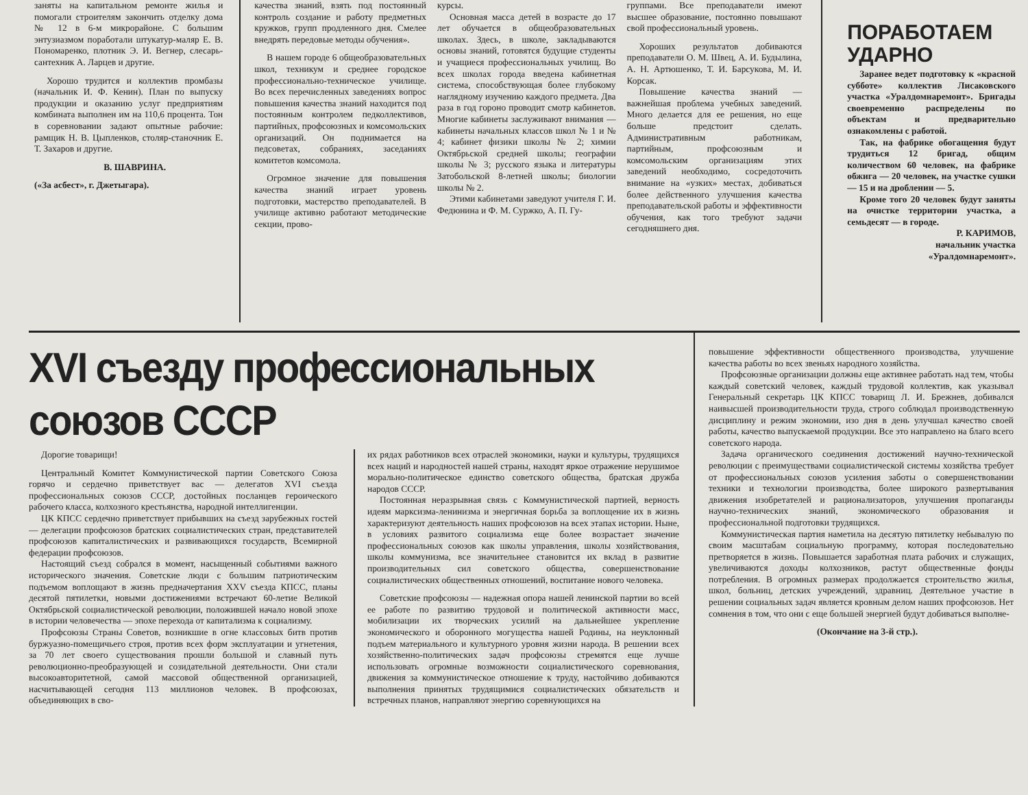заняты на капитальном ремонте жилья и помогали строителям закончить отделку дома № 12 в 6-м микрорайоне. С большим энтузиазмом поработали штукатур-маляр Е. В. Пономаренко, плотник Э. И. Вегнер, слесарь-сантехник А. Ларцев и другие.
Хорошо трудится и коллектив промбазы (начальник И. Ф. Кенин). План по выпуску продукции и оказанию услуг предприятиям комбината выполнен им на 110,6 процента. Тон в соревновании задают опытные рабочие: рамщик Н. В. Цыпленков, столяр-станочник Е. Т. Захаров и другие.
В. ШАВРИНА.
(«За асбест», г. Джетыгара).
качества знаний, взять под постоянный контроль создание и работу предметных кружков, групп продленного дня. Смелее внедрять передовые методы обучения».
В нашем городе 6 общеобразовательных школ, техникум и среднее городское профессионально-техническое училище. Во всех перечисленных заведениях вопрос повышения качества знаний находится под постоянным контролем педколлективов, партийных, профсоюзных и комсомольских организаций. Он поднимается на педсоветах, собраниях, заседаниях комитетов комсомола.
Огромное значение для повышения качества знаний играет уровень подготовки, мастерство преподавателей. В училище активно работают методические секции, прово-
курсы.
Основная масса детей в возрасте до 17 лет обучается в общеобразовательных школах. Здесь, в школе, закладываются основы знаний, готовятся будущие студенты и учащиеся профессиональных училищ. Во всех школах города введена кабинетная система, способствующая более глубокому наглядному изучению каждого предмета. Два раза в год гороно проводит смотр кабинетов. Многие кабинеты заслуживают внимания — кабинеты начальных классов школ № 1 и № 4; кабинет физики школы № 2; химии Октябрьской средней школы; географии школы № 3; русского языка и литературы Затобольской 8-летней школы; биологии школы № 2.
Этими кабинетами заведуют учителя Г. И. Федюнина и Ф. М. Суржко, А. П. Гу-
группами. Все преподаватели имеют высшее образование, постоянно повышают свой профессиональный уровень.
Хороших результатов добиваются преподаватели О. М. Швец, А. И. Будылина, А. Н. Артюшенко, Т. И. Барсукова, М. И. Корсак.
Повышение качества знаний — важнейшая проблема учебных заведений. Много делается для ее решения, но еще больше предстоит сделать. Административным работникам, партийным, профсоюзным и комсомольским организациям этих заведений необходимо, сосредоточить внимание на «узких» местах, добиваться более действенного улучшения качества преподавательской работы и эффективности обучения, как того требуют задачи сегодняшнего дня.
ПОРАБОТАЕМ УДАРНО
Заранее ведет подготовку к «красной субботе» коллектив Лисаковского участка «Уралдомнаремонт». Бригады своевременно распределены по объектам и предварительно ознакомлены с работой.
Так, на фабрике обогащения будут трудиться 12 бригад, общим количеством 60 человек, на фабрике обжига — 20 человек, на участке сушки — 15 и на дроблении — 5.
Кроме того 20 человек будут заняты на очистке территории участка, а семьдесят — в городе.
Р. КАРИМОВ,
начальник участка
«Уралдомнаремонт».
XVI съезду профессиональных союзов СССР
Дорогие товарищи!
Центральный Комитет Коммунистической партии Советского Союза горячо и сердечно приветствует вас — делегатов XVI съезда профессиональных союзов СССР, достойных посланцев героического рабочего класса, колхозного крестьянства, народной интеллигенции.
ЦК КПСС сердечно приветствует прибывших на съезд зарубежных гостей — делегации профсоюзов братских социалистических стран, представителей профсоюзов капиталистических и развивающихся государств, Всемирной федерации профсоюзов.
Настоящий съезд собрался в момент, насыщенный событиями важного исторического значения. Советские люди с большим патриотическим подъемом воплощают в жизнь предначертания XXV съезда КПСС, планы десятой пятилетки, новыми достижениями встречают 60-летие Великой Октябрьской социалистической революции, положившей начало новой эпохе в истории человечества — эпохе перехода от капитализма к социализму.
Профсоюзы Страны Советов, возникшие в огне классовых битв против буржуазно-помещичьего строя, против всех форм эксплуатации и угнетения, за 70 лет своего существования прошли большой и славный путь революционно-преобразующей и созидательной деятельности. Они стали высокоавторитетной, самой массовой общественной организацией, насчитывающей сегодня 113 миллионов человек. В профсоюзах, объединяющих в сво-
их рядах работников всех отраслей экономики, науки и культуры, трудящихся всех наций и народностей нашей страны, находят яркое отражение нерушимое морально-политическое единство советского общества, братская дружба народов СССР.
Постоянная неразрывная связь с Коммунистической партией, верность идеям марксизма-ленинизма и энергичная борьба за воплощение их в жизнь характеризуют деятельность наших профсоюзов на всех этапах истории. Ныне, в условиях развитого социализма еще более возрастает значение профессиональных союзов как школы управления, школы хозяйствования, школы коммунизма, все значительнее становится их вклад в развитие производительных сил советского общества, совершенствование социалистических общественных отношений, воспитание нового человека.
Советские профсоюзы — надежная опора нашей ленинской партии во всей ее работе по развитию трудовой и политической активности масс, мобилизации их творческих усилий на дальнейшее укрепление экономического и оборонного могущества нашей Родины, на неуклонный подъем материального и культурного уровня жизни народа. В решении всех хозяйственно-политических задач профсоюзы стремятся еще лучше использовать огромные возможности социалистического соревнования, движения за коммунистическое отношение к труду, настойчиво добиваются выполнения принятых трудящимися социалистических обязательств и встречных планов, направляют энергию соревнующихся на
повышение эффективности общественного производства, улучшение качества работы во всех звеньях народного хозяйства.
Профсоюзные организации должны еще активнее работать над тем, чтобы каждый советский человек, каждый трудовой коллектив, как указывал Генеральный секретарь ЦК КПСС товарищ Л. И. Брежнев, добивался наивысшей производительности труда, строго соблюдал производственную дисциплину и режим экономии, изо дня в день улучшал качество своей работы, качество выпускаемой продукции. Все это направлено на благо всего советского народа.
Задача органического соединения достижений научно-технической революции с преимуществами социалистической системы хозяйства требует от профессиональных союзов усиления заботы о совершенствовании техники и технологии производства, более широкого развертывания движения изобретателей и рационализаторов, улучшения пропаганды научно-технических знаний, экономического образования и профессиональной подготовки трудящихся.
Коммунистическая партия наметила на десятую пятилетку небывалую по своим масштабам социальную программу, которая последовательно претворяется в жизнь. Повышается заработная плата рабочих и служащих, увеличиваются доходы колхозников, растут общественные фонды потребления. В огромных размерах продолжается строительство жилья, школ, больниц, детских учреждений, здравниц. Деятельное участие в решении социальных задач является кровным делом наших профсоюзов. Нет сомнения в том, что они с еще большей энергией будут добиваться выполне-
(Окончание на 3-й стр.).